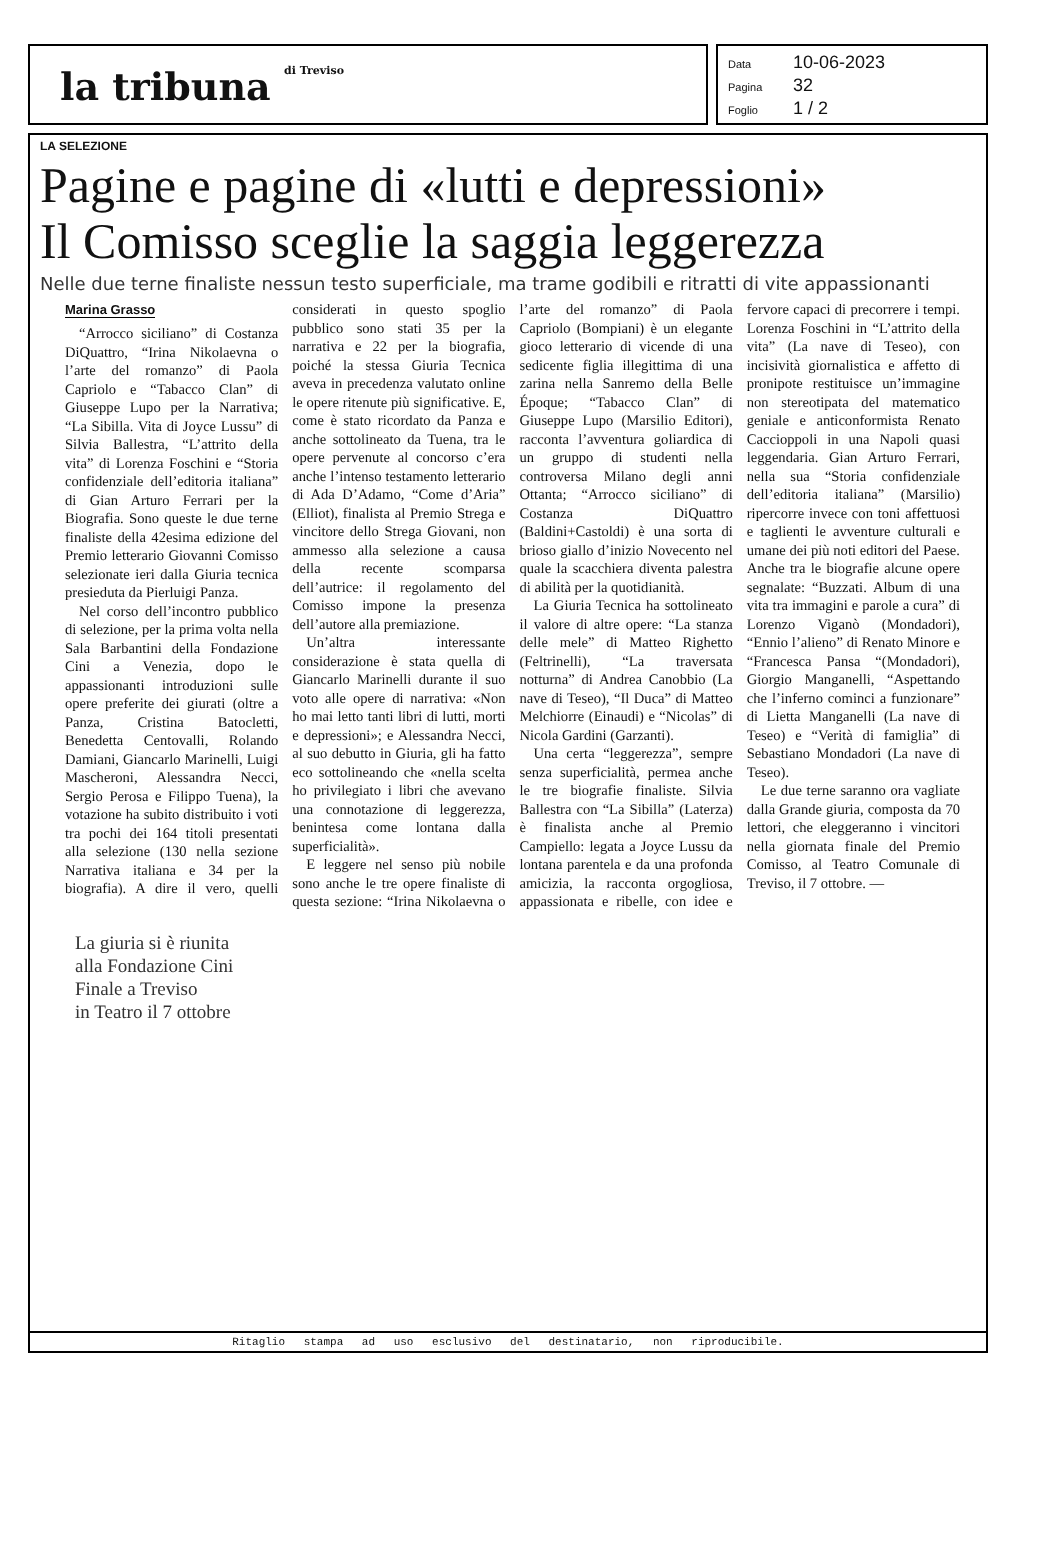la tribuna di Treviso
Data 10-06-2023
Pagina 32
Foglio 1 / 2
LA SELEZIONE
Pagine e pagine di «lutti e depressioni»
Il Comisso sceglie la saggia leggerezza
Nelle due terne finaliste nessun testo superficiale, ma trame godibili e ritratti di vite appassionanti
Marina Grasso
“Arrocco siciliano” di Costanza DiQuattro, “Irina Nikolaevna o l’arte del romanzo” di Paola Capriolo e “Tabacco Clan” di Giuseppe Lupo per la Narrativa; “La Sibilla. Vita di Joyce Lussu” di Silvia Ballestra, “L’attrito della vita” di Lorenza Foschini e “Storia confidenziale dell’editoria italiana” di Gian Arturo Ferrari per la Biografia. Sono queste le due terne finaliste della 42esima edizione del Premio letterario Giovanni Comisso selezionate ieri dalla Giuria tecnica presieduta da Pierluigi Panza.
Nel corso dell’incontro pubblico di selezione, per la prima volta nella Sala Barbantini della Fondazione Cini a Venezia, dopo le appassionanti introduzioni sulle opere preferite dei giurati (oltre a Panza, Cristina Batocletti, Benedetta Centovalli, Rolando Damiani, Giancarlo Marinelli, Luigi Mascheroni, Alessandra Necci, Sergio Perosa e Filippo Tuena), la votazione ha subito distribuito i voti tra pochi dei 164 titoli presentati alla selezione (130 nella sezione Narrativa italiana e 34 per la biografia). A dire il vero, quelli considerati in questo spoglio pubblico sono stati 35 per la narrativa e 22 per la biografia, poiché la stessa Giuria Tecnica aveva in precedenza valutato online le opere ritenute più significative. E, come è stato ricordato da Panza e anche sottolineato da Tuena, tra le opere pervenute al concorso c’era anche l’intenso testamento letterario di Ada D’Adamo, “Come d’Aria” (Elliot), finalista al Premio Strega e vincitore dello Strega Giovani, non ammesso alla selezione a causa della recente scomparsa dell’autrice: il regolamento del Comisso impone la presenza dell’autore alla premiazione.
Un’altra interessante considerazione è stata quella di Giancarlo Marinelli durante il suo voto alle opere di narrativa: «Non ho mai letto tanti libri di lutti, morti e depressioni»; e Alessandra Necci, al suo debutto in Giuria, gli ha fatto eco sottolineando che «nella scelta ho privilegiato i libri che avevano una connotazione di leggerezza, benintesa come lontana dalla superficialità».
E leggere nel senso più nobile sono anche le tre opere finaliste di questa sezione: “Irina Nikolaevna o l’arte del romanzo” di Paola Capriolo (Bompiani) è un elegante gioco letterario di vicende di una sedicente figlia illegittima di una zarina nella Sanremo della Belle Époque; “Tabacco Clan” di Giuseppe Lupo (Marsilio Editori), racconta l’avventura goliardica di un gruppo di studenti nella controversa Milano degli anni Ottanta; “Arrocco siciliano” di Costanza DiQuattro (Baldini+Castoldi) è una sorta di brioso giallo d’inizio Novecento nel quale la scacchiera diventa palestra di abilità per la quotidianità.
La Giuria Tecnica ha sottolineato il valore di altre opere: “La stanza delle mele” di Matteo Righetto (Feltrinelli), “La traversata notturna” di Andrea Canobbio (La nave di Teseo), “Il Duca” di Matteo Melchiorre (Einaudi) e “Nicolas” di Nicola Gardini (Garzanti).
Una certa “leggerezza”, sempre senza superficialità, permea anche le tre biografie finaliste. Silvia Ballestra con “La Sibilla” (Laterza) è finalista anche al Premio Campiello: legata a Joyce Lussu da lontana parentela e da una profonda amicizia, la racconta orgogliosa, appassionata e ribelle, con idee e fervore capaci di precorrere i tempi. Lorenza Foschini in “L’attrito della vita” (La nave di Teseo), con incisività giornalistica e affetto di pronipote restituisce un’immagine non stereotipata del matematico geniale e anticonformista Renato Caccioppoli in una Napoli quasi leggendaria. Gian Arturo Ferrari, nella sua “Storia confidenziale dell’editoria italiana” (Marsilio) ripercorre invece con toni affettuosi e taglienti le avventure culturali e umane dei più noti editori del Paese. Anche tra le biografie alcune opere segnalate: “Buzzati. Album di una vita tra immagini e parole a cura” di Lorenzo Viganò (Mondadori), “Ennio l’alieno” di Renato Minore e “Francesca Pansa “(Mondadori), Giorgio Manganelli, “Aspettando che l’inferno cominci a funzionare” di Lietta Manganelli (La nave di Teseo) e “Verità di famiglia” di Sebastiano Mondadori (La nave di Teseo).
Le due terne saranno ora vagliate dalla Grande giuria, composta da 70 lettori, che eleggeranno i vincitori nella giornata finale del Premio Comisso, al Teatro Comunale di Treviso, il 7 ottobre. —
La giuria si è riunita
alla Fondazione Cini
Finale a Treviso
in Teatro il 7 ottobre
Ritaglio stampa ad uso esclusivo del destinatario, non riproducibile.